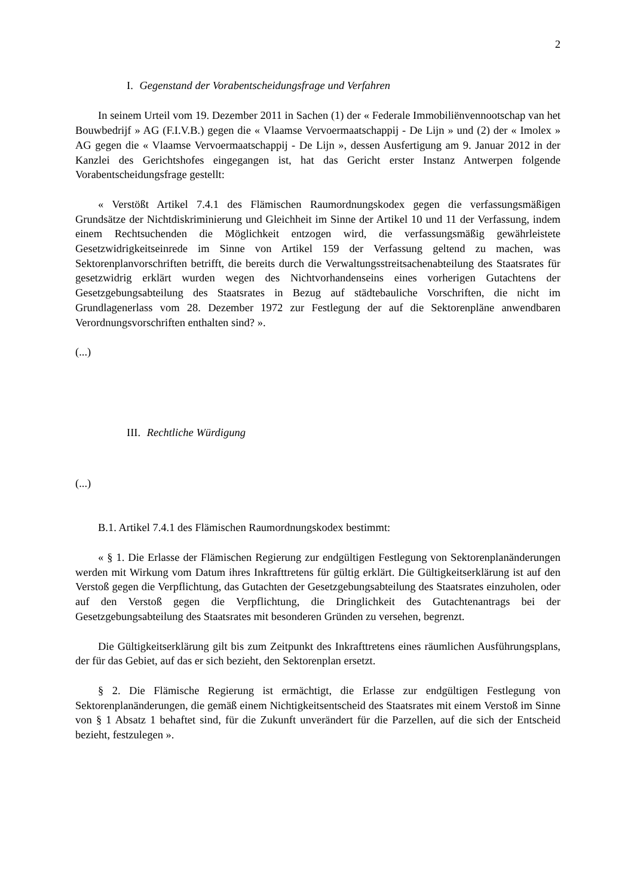2
I. Gegenstand der Vorabentscheidungsfrage und Verfahren
In seinem Urteil vom 19. Dezember 2011 in Sachen (1) der « Federale Immobiliënvennootschap van het Bouwbedrijf » AG (F.I.V.B.) gegen die « Vlaamse Vervoermaatschappij - De Lijn » und (2) der « Imolex » AG gegen die « Vlaamse Vervoermaatschappij - De Lijn », dessen Ausfertigung am 9. Januar 2012 in der Kanzlei des Gerichtshofes eingegangen ist, hat das Gericht erster Instanz Antwerpen folgende Vorabentscheidungsfrage gestellt:
« Verstößt Artikel 7.4.1 des Flämischen Raumordnungskodex gegen die verfassungsmäßigen Grundsätze der Nichtdiskriminierung und Gleichheit im Sinne der Artikel 10 und 11 der Verfassung, indem einem Rechtsuchenden die Möglichkeit entzogen wird, die verfassungsmäßig gewährleistete Gesetzwidrigkeitseinrede im Sinne von Artikel 159 der Verfassung geltend zu machen, was Sektorenplanvorschriften betrifft, die bereits durch die Verwaltungsstreitsachenabteilung des Staatsrates für gesetzwidrig erklärt wurden wegen des Nichtvorhandenseins eines vorherigen Gutachtens der Gesetzgebungsabteilung des Staatsrates in Bezug auf städtebauliche Vorschriften, die nicht im Grundlagenerlass vom 28. Dezember 1972 zur Festlegung der auf die Sektorenpläne anwendbaren Verordnungsvorschriften enthalten sind? ».
(...)
III. Rechtliche Würdigung
(...)
B.1. Artikel 7.4.1 des Flämischen Raumordnungskodex bestimmt:
« § 1. Die Erlasse der Flämischen Regierung zur endgültigen Festlegung von Sektorenplanänderungen werden mit Wirkung vom Datum ihres Inkrafttretens für gültig erklärt. Die Gültigkeitserklärung ist auf den Verstoß gegen die Verpflichtung, das Gutachten der Gesetzgebungsabteilung des Staatsrates einzuholen, oder auf den Verstoß gegen die Verpflichtung, die Dringlichkeit des Gutachtenantrags bei der Gesetzgebungsabteilung des Staatsrates mit besonderen Gründen zu versehen, begrenzt.
Die Gültigkeitserklärung gilt bis zum Zeitpunkt des Inkrafttretens eines räumlichen Ausführungsplans, der für das Gebiet, auf das er sich bezieht, den Sektorenplan ersetzt.
§ 2. Die Flämische Regierung ist ermächtigt, die Erlasse zur endgültigen Festlegung von Sektorenplanänderungen, die gemäß einem Nichtigkeitsentscheid des Staatsrates mit einem Verstoß im Sinne von § 1 Absatz 1 behaftet sind, für die Zukunft unverändert für die Parzellen, auf die sich der Entscheid bezieht, festzulegen ».